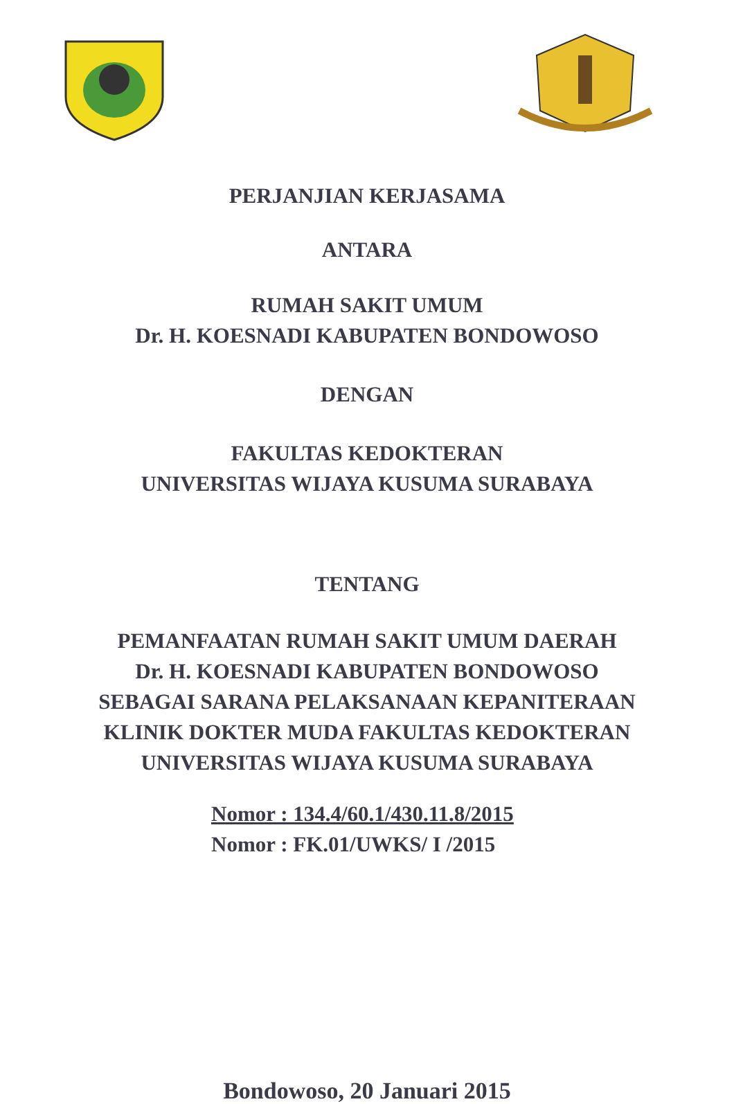PERJANJIAN KERJASAMA
ANTARA
RUMAH SAKIT UMUM
Dr. H. KOESNADI KABUPATEN BONDOWOSO
DENGAN
FAKULTAS KEDOKTERAN
UNIVERSITAS WIJAYA KUSUMA SURABAYA
TENTANG
PEMANFAATAN RUMAH SAKIT UMUM DAERAH
Dr. H. KOESNADI KABUPATEN BONDOWOSO
SEBAGAI SARANA PELAKSANAAN KEPANITERAAN
KLINIK DOKTER MUDA FAKULTAS KEDOKTERAN
UNIVERSITAS WIJAYA KUSUMA SURABAYA
Nomor : 134.4/60.1/430.11.8/2015
Nomor : FK.01/UWKS/ I /2015
Bondowoso, 20 Januari 2015